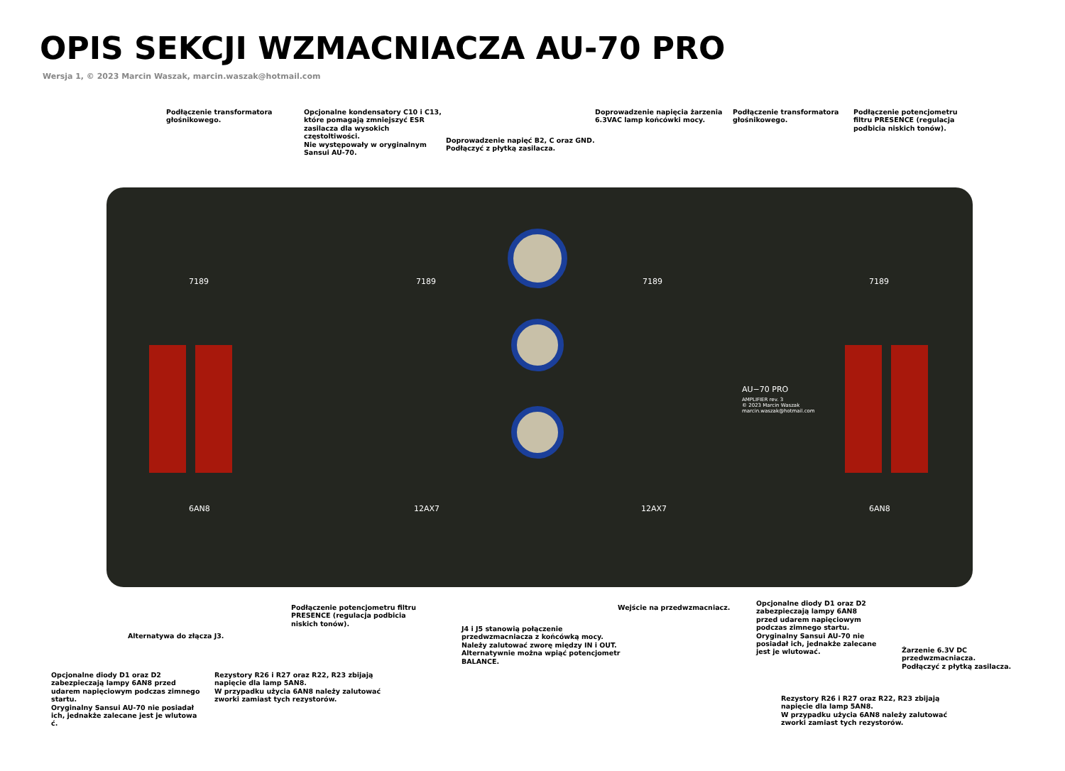OPIS SEKCJI WZMACNIACZA AU-70 PRO
Wersja 1, © 2023 Marcin Waszak, marcin.waszak@hotmail.com
Podłączenie transformatora głośnikowego.
Opcjonalne kondensatory C10 i C13, które pomagają zmniejszyć ESR zasilacza dla wysokich częstoltiwości.
Nie występowały w oryginalnym Sansui AU-70.
Doprowadzenie napięć B2, C oraz GND. Podłączyć z płytką zasilacza.
Doprowadzenie napięcia żarzenia 6.3VAC lamp końcówki mocy.
Podłączenie transformatora głośnikowego.
Podłączenie potencjometru filtru PRESENCE (regulacja podbicia niskich tonów).
7189 7189 7189 7189
6AN8 12AX7 12AX7 6AN8
AU−70 PRO
AMPLIFIER rev. 3
© 2023 Marcin Waszak
marcin.waszak@hotmail.com
Alternatywa do złącza J3. Podłączenie potencjometru filtru PRESENCE (regulacja podbicia niskich tonów).
J4 i J5 stanowią połączenie przedwzmacniacza z końcówką mocy. Należy zalutować zworę między IN i OUT. Alternatywnie można wpiąć potencjometr BALANCE.
Wejście na przedwzmacniacz. Opcjonalne diody D1 oraz D2 zabezpieczają lampy 6AN8 przed udarem napięciowym podczas zimnego startu. Oryginalny Sansui AU-70 nie posiadał ich, jednakże zalecane jest je wlutować.
Żarzenie 6.3V DC przedwzmacniacza.
Podłączyć z płytką zasilacza.
Opcjonalne diody D1 oraz D2 zabezpieczają lampy 6AN8 przed udarem napięciowym podczas zimnego startu.
Oryginalny Sansui AU-70 nie posiadał ich, jednakże zalecane jest je wlutowa ć.
Rezystory R26 i R27 oraz R22, R23 zbijają napięcie dla lamp 5AN8.
W przypadku użycia 6AN8 należy zalutować zworki zamiast tych rezystorów.
Rezystory R26 i R27 oraz R22, R23 zbijają napięcie dla lamp 5AN8.
W przypadku użycia 6AN8 należy zalutować zworki zamiast tych rezystorów.